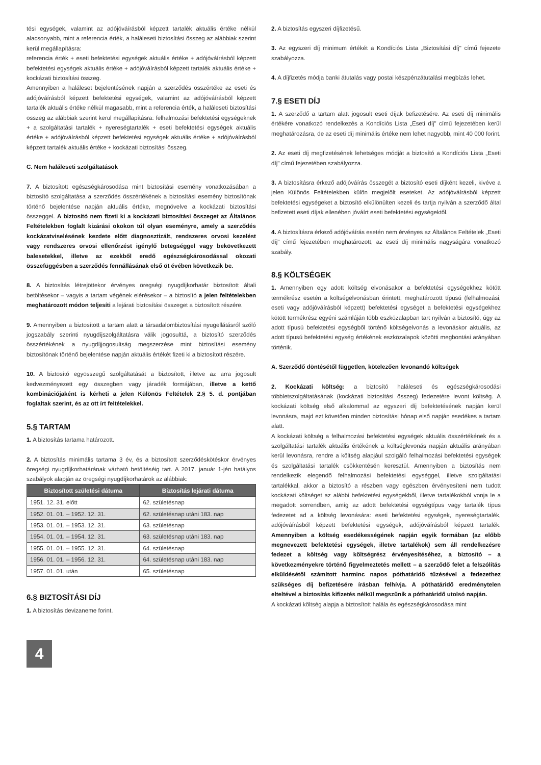tési egységek, valamint az adójóváírásból képzett tartalék aktuális értéke nélkül alacsonyabb, mint a referencia érték, a haláleseti biztosítási összeg az alábbiak szerint kerül megállapításra:
referencia érték + eseti befektetési egységek aktuális értéke + adójóváírásból képzett befektetési egységek aktuális értéke + adójóváírásból képzett tartalék aktuális értéke + kockázati biztosítási összeg.
Amennyiben a haláleset bejelentésének napján a szerződés összértéke az eseti és adójóváírásból képzett befektetési egységek, valamint az adójóváírásból képzett tartalék aktuális értéke nélkül magasabb, mint a referencia érték, a haláleseti biztosítási összeg az alábbiak szerint kerül megállapításra: felhalmozási befektetési egységeknek + a szolgáltatási tartalék + nyereségtartalék + eseti befektetési egységek aktuális értéke + adójóváírásból képzett befektetési egységek aktuális értéke + adójóváírásból képzett tartalék aktuális értéke + kockázati biztosítási összeg.
C. Nem haláleseti szolgáltatások
7. A biztosított egészségkárosodása mint biztosítási esemény vonatkozásában a biztosító szolgáltatása a szerződés összértékének a biztosítási esemény biztosítónak történő bejelentése napján aktuális értéke, megnövelve a kockázati biztosítási összeggel. A biztosító nem fizeti ki a kockázati biztosítási összeget az Általános Feltételekben foglalt kizárási okokon túl olyan eseményre, amely a szerződés kockázatviselésének kezdete előtt diagnosztizált, rendszeres orvosi kezelést vagy rendszeres orvosi ellenőrzést igénylő betegséggel vagy bekövetkezett balesetekkel, illetve az ezekből eredő egészségkárosodással okozati összefüggésben a szerződés fennállásának első öt évében következik be.
8. A biztosítás létrejöttekor érvényes öregségi nyugdíjkorhatár biztosított általi betöltésekor – vagyis a tartam végének elérésekor – a biztosító a jelen feltételekben meghatározott módon teljesíti a lejárati biztosítási összeget a biztosított részére.
9. Amennyiben a biztosított a tartam alatt a társadalombiztosítási nyugellátásról szóló jogszabály szerinti nyugdíjszolgáltatásra válik jogosulttá, a biztosító szerződés összértékének a nyugdíjjogosultság megszerzése mint biztosítási esemény biztosítónak történő bejelentése napján aktuális értékét fizeti ki a biztosított részére.
10. A biztosító egyösszegű szolgáltatását a biztosított, illetve az arra jogosult kedvezményezett egy összegben vagy járadék formájában, illetve a kettő kombinációjaként is kérheti a jelen Különös Feltételek 2.§ 5. d. pontjában foglaltak szerint, és az ott írt feltételekkel.
5.§ TARTAM
1. A biztosítás tartama határozott.
2. A biztosítás minimális tartama 3 év, és a biztosított szerződéskötéskor érvényes öregségi nyugdíjkorhatárának várható betöltéséig tart. A 2017. január 1-jén hatályos szabályok alapján az öregségi nyugdíjkorhatárok az alábbiak:
| Biztosított születési dátuma | Biztosítás lejárati dátuma |
| --- | --- |
| 1951. 12. 31. előtt | 62. születésnap |
| 1952. 01. 01. – 1952. 12. 31. | 62. születésnap utáni 183. nap |
| 1953. 01. 01. – 1953. 12. 31. | 63. születésnap |
| 1954. 01. 01. – 1954. 12. 31. | 63. születésnap utáni 183. nap |
| 1955. 01. 01. – 1955. 12. 31. | 64. születésnap |
| 1956. 01. 01. – 1956. 12. 31. | 64. születésnap utáni 183. nap |
| 1957. 01. 01. után | 65. születésnap |
6.§ BIZTOSÍTÁSI DÍJ
1. A biztosítás devizaneme forint.
2. A biztosítás egyszeri díjfizetésű.
3. Az egyszeri díj minimum értékét a Kondíciós Lista „Biztosítási díj" című fejezete szabályozza.
4. A díjfizetés módja banki átutalás vagy postai készpénzátutalási megbízás lehet.
7.§ ESETI DÍJ
1. A szerződő a tartam alatt jogosult eseti díjak befizetésére. Az eseti díj minimális értékére vonatkozó rendelkezés a Kondíciós Lista „Eseti díj" című fejezetében kerül meghatározásra, de az eseti díj minimális értéke nem lehet nagyobb, mint 40 000 forint.
2. Az eseti díj megfizetésének lehetséges módját a biztosító a Kondíciós Lista „Eseti díj" című fejezetében szabályozza.
3. A biztosításra érkező adójóváírás összegét a biztosító eseti díjként kezeli, kivéve a jelen Különös Feltételekben külön megjelölt eseteket. Az adójóváírásból képzett befektetési egységeket a biztosító elkülönülten kezeli és tartja nyilván a szerződő által befizetett eseti díjak ellenében jóváírt eseti befektetési egységektől.
4. A biztosításra érkező adójóváírás esetén nem érvényes az Általános Feltételek „Eseti díj" című fejezetében meghatározott, az eseti díj minimális nagyságára vonatkozó szabály.
8.§ KÖLTSÉGEK
1. Amennyiben egy adott költség elvonásakor a befektetési egységekhez kötött termékrész esetén a költségelvonásban érintett, meghatározott típusú (felhalmozási, eseti vagy adójóváírásból képzett) befektetési egységet a befektetési egységekhez kötött termékrész egyéni számláján több eszközalapban tart nyilván a biztosító, úgy az adott típusú befektetési egységből történő költségelvonás a levonáskor aktuális, az adott típusú befektetési egység értékének eszközalapok közötti megbontási arányában történik.
A. Szerződő döntésétől független, kötelezően levonandó költségek
2. Kockázati költség: a biztosító haláleseti és egészségkárosodási többletszolgáltatásának (kockázati biztosítási összeg) fedezetére levont költség. A kockázati költség első alkalommal az egyszeri díj befektetésének napján kerül levonásra, majd ezt követően minden biztosítási hónap első napján esedékes a tartam alatt.
A kockázati költség a felhalmozási befektetési egységek aktuális összértékének és a szolgáltatási tartalék aktuális értékének a költséglevonás napján aktuális arányában kerül levonásra, rendre a költség alapjául szolgáló felhalmozási befektetési egységek és szolgáltatási tartalék csökkentésén keresztül. Amennyiben a biztosítás nem rendelkezik elegendő felhalmozási befektetési egységgel, illetve szolgáltatási tartalékkal, akkor a biztosító a részben vagy egészben érvényesíteni nem tudott kockázati költséget az alábbi befektetési egységekből, illetve tartalékokból vonja le a megadott sorrendben, amíg az adott befektetési egységtípus vagy tartalék típus fedezetet ad a költség levonására: eseti befektetési egységek, nyereségtartalék, adójóváírásból képzett befektetési egységek, adójóváírásból képzett tartalék. Amennyiben a költség esedékességének napján egyik formában (az előbb megnevezett befektetési egységek, illetve tartalékok) sem áll rendelkezésre fedezet a költség vagy költségrész érvényesítéséhez, a biztosító – a következményekre történő figyelmeztetés mellett – a szerződő felet a felszólítás elküldésétől számított harminc napos póthatáridő tűzésével a fedezethez szükséges díj befizetésére írásban felhívja. A póthatáridő eredménytelen elteltével a biztosítás kifizetés nélkül megszűnik a póthatáridő utolsó napján.
A kockázati költség alapja a biztosított halála és egészségkárosodása mint
4